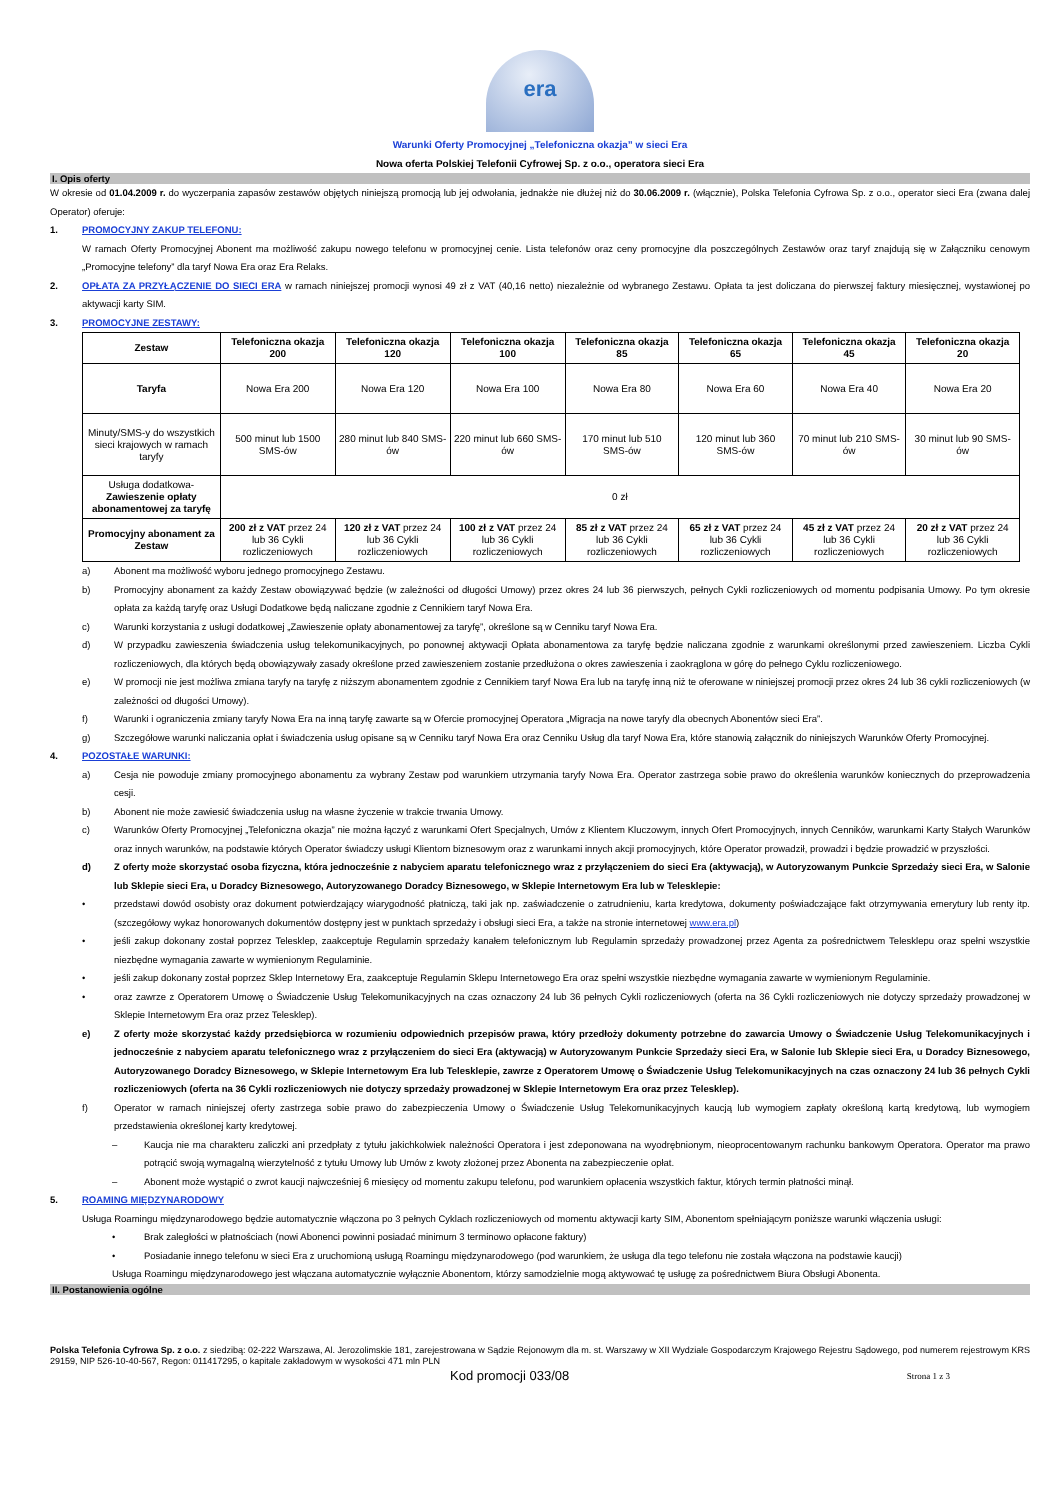era
Warunki Oferty Promocyjnej „Telefoniczna okazja” w sieci Era
Nowa oferta Polskiej Telefonii Cyfrowej Sp. z o.o., operatora sieci Era
I. Opis oferty
W okresie od 01.04.2009 r. do wyczerpania zapasów zestawów objętych niniejszą promocją lub jej odwołania, jednakże nie dłużej niż do 30.06.2009 r. (włącznie), Polska Telefonia Cyfrowa Sp. z o.o., operator sieci Era (zwana dalej Operator) oferuje:
1. PROMOCYJNY ZAKUP TELEFONU:
W ramach Oferty Promocyjnej Abonent ma możliwość zakupu nowego telefonu w promocyjnej cenie. Lista telefonów oraz ceny promocyjne dla poszczególnych Zestawów oraz taryf znajdują się w Załączniku cenowym „Promocyjne telefony” dla taryf Nowa Era oraz Era Relaks.
2. OPŁATA ZA PRZYŁĄCZENIE DO SIECI ERA w ramach niniejszej promocji wynosi 49 zł z VAT (40,16 netto) niezależnie od wybranego Zestawu. Opłata ta jest doliczana do pierwszej faktury miesięcznej, wystawionej po aktywacji karty SIM.
3. PROMOCYJNE ZESTAWY:
| Zestaw | Telefoniczna okazja 200 | Telefoniczna okazja 120 | Telefoniczna okazja 100 | Telefoniczna okazja 85 | Telefoniczna okazja 65 | Telefoniczna okazja 45 | Telefoniczna okazja 20 |
| --- | --- | --- | --- | --- | --- | --- | --- |
| Taryfa | Nowa Era 200 | Nowa Era 120 | Nowa Era 100 | Nowa Era 80 | Nowa Era 60 | Nowa Era 40 | Nowa Era 20 |
| Minuty/SMS-y do wszystkich sieci krajowych w ramach taryfy | 500 minut lub 1500 SMS-ów | 280 minut lub 840 SMS-ów | 220 minut lub 660 SMS-ów | 170 minut lub 510 SMS-ów | 120 minut lub 360 SMS-ów | 70 minut lub 210 SMS-ów | 30 minut lub 90 SMS-ów |
| Usługa dodatkowa- Zawieszenie opłaty abonamentowej za taryfę | 0 zł | | | | | | |
| Promocyjny abonament za Zestaw | 200 zł z VAT przez 24 lub 36 Cykli rozliczeniowych | 120 zł z VAT przez 24 lub 36 Cykli rozliczeniowych | 100 zł z VAT przez 24 lub 36 Cykli rozliczeniowych | 85 zł z VAT przez 24 lub 36 Cykli rozliczeniowych | 65 zł z VAT przez 24 lub 36 Cykli rozliczeniowych | 45 zł z VAT przez 24 lub 36 Cykli rozliczeniowych | 20 zł z VAT przez 24 lub 36 Cykli rozliczeniowych |
a) Abonent ma możliwość wyboru jednego promocyjnego Zestawu.
b) Promocyjny abonament za każdy Zestaw obowiązywać będzie (w zależności od długości Umowy) przez okres 24 lub 36 pierwszych, pełnych Cykli rozliczeniowych od momentu podpisania Umowy. Po tym okresie opłata za każdą taryfę oraz Usługi Dodatkowe będą naliczane zgodnie z Cennikiem taryf Nowa Era.
c) Warunki korzystania z usługi dodatkowej „Zawieszenie opłaty abonamentowej za taryfę”, określone są w Cenniku taryf Nowa Era.
d) W przypadku zawieszenia świadczenia usług telekomunikacyjnych, po ponownej aktywacji Opłata abonamentowa za taryfę będzie naliczana zgodnie z warunkami określonymi przed zawieszeniem. Liczba Cykli rozliczeniowych, dla których będą obowiązywały zasady określone przed zawieszeniem zostanie przedłużona o okres zawieszenia i zaokrąglona w górę do pełnego Cyklu rozliczeniowego.
e) W promocji nie jest możliwa zmiana taryfy na taryfę z niższym abonamentem zgodnie z Cennikiem taryf Nowa Era lub na taryfę inną niż te oferowane w niniejszej promocji przez okres 24 lub 36 cykli rozliczeniowych (w zależności od długości Umowy).
f) Warunki i ograniczenia zmiany taryfy Nowa Era na inną taryfę zawarte są w Ofercie promocyjnej Operatora „Migracja na nowe taryfy dla obecnych Abonentów sieci Era”.
g) Szczegółowe warunki naliczania opłat i świadczenia usług opisane są w Cenniku taryf Nowa Era oraz Cenniku Usług dla taryf Nowa Era, które stanowią załącznik do niniejszych Warunków Oferty Promocyjnej.
4. POZOSTAŁE WARUNKI:
a) Cesja nie powoduje zmiany promocyjnego abonamentu za wybrany Zestaw pod warunkiem utrzymania taryfy Nowa Era. Operator zastrzega sobie prawo do określenia warunków koniecznych do przeprowadzenia cesji.
b) Abonent nie może zawiesić świadczenia usług na własne życzenie w trakcie trwania Umowy.
c) Warunków Oferty Promocyjnej „Telefoniczna okazja” nie można łączyć z warunkami Ofert Specjalnych, Umów z Klientem Kluczowym, innych Ofert Promocyjnych, innych Cenników, warunkami Karty Stałych Warunków oraz innych warunków, na podstawie których Operator świadczy usługi Klientom biznesowym oraz z warunkami innych akcji promocyjnych, które Operator prowadził, prowadzi i będzie prowadzić w przyszłości.
d) Z oferty może skorzystać osoba fizyczna, która jednocześnie z nabyciem aparatu telefonicznego wraz z przyłączeniem do sieci Era (aktywacją), w Autoryzowanym Punkcie Sprzedaży sieci Era, w Salonie lub Sklepie sieci Era, u Doradcy Biznesowego, Autoryzowanego Doradcy Biznesowego, w Sklepie Internetowym Era lub w Telesklepie:
• przedstawi dowód osobisty oraz dokument potwierdzający wiarygodność płatniczą, taki jak np. zaświadczenie o zatrudnieniu, karta kredytowa, dokumenty poświadczające fakt otrzymywania emerytury lub renty itp. (szczegółowy wykaz honorowanych dokumentów dostępny jest w punktach sprzedaży i obsługi sieci Era, a także na stronie internetowej www.era.pl)
• jeśli zakup dokonany został poprzez Telesklep, zaakceptuje Regulamin sprzedaży kanałem telefonicznym lub Regulamin sprzedaży prowadzonej przez Agenta za pośrednictwem Telesklepu oraz spełni wszystkie niezbędne wymagania zawarte w wymienionym Regulaminie.
• jeśli zakup dokonany został poprzez Sklep Internetowy Era, zaakceptuje Regulamin Sklepu Internetowego Era oraz spełni wszystkie niezbędne wymagania zawarte w wymienionym Regulaminie.
• oraz zawrze z Operatorem Umowę o Świadczenie Usług Telekomunikacyjnych na czas oznaczony 24 lub 36 pełnych Cykli rozliczeniowych (oferta na 36 Cykli rozliczeniowych nie dotyczy sprzedaży prowadzonej w Sklepie Internetowym Era oraz przez Telesklep).
e) Z oferty może skorzystać każdy przedsiębiorca w rozumieniu odpowiednich przepisów prawa, który przedłoży dokumenty potrzebne do zawarcia Umowy o Świadczenie Usług Telekomunikacyjnych i jednocześnie z nabyciem aparatu telefonicznego wraz z przyłączeniem do sieci Era (aktywacją) w Autoryzowanym Punkcie Sprzedaży sieci Era, w Salonie lub Sklepie sieci Era, u Doradcy Biznesowego, Autoryzowanego Doradcy Biznesowego, w Sklepie Internetowym Era lub Telesklepie, zawrze z Operatorem Umowę o Świadczenie Usług Telekomunikacyjnych na czas oznaczony 24 lub 36 pełnych Cykli rozliczeniowych (oferta na 36 Cykli rozliczeniowych nie dotyczy sprzedaży prowadzonej w Sklepie Internetowym Era oraz przez Telesklep).
f) Operator w ramach niniejszej oferty zastrzega sobie prawo do zabezpieczenia Umowy o Świadczenie Usług Telekomunikacyjnych kaucją lub wymogiem zapłaty określoną kartą kredytową, lub wymogiem przedstawienia określonej karty kredytowej.
– Kaucja nie ma charakteru zaliczki ani przedpłaty z tytułu jakichkolwiek należności Operatora i jest zdeponowana na wyodrębnionym, nieoprocentowanym rachunku bankowym Operatora. Operator ma prawo potrącić swoją wymagalną wierzytelność z tytułu Umowy lub Umów z kwoty złożonej przez Abonenta na zabezpieczenie opłat.
– Abonent może wystąpić o zwrot kaucji najwcześniej 6 miesięcy od momentu zakupu telefonu, pod warunkiem opłacenia wszystkich faktur, których termin płatności minął.
5. ROAMING MIĘDZYNARODOWY
Usługa Roamingu międzynarodowego będzie automatycznie włączona po 3 pełnych Cyklach rozliczeniowych od momentu aktywacji karty SIM, Abonentom spełniającym poniższe warunki włączenia usługi:
• Brak zaległości w płatnościach (nowi Abonenci powinni posiadać minimum 3 terminowo opłacone faktury)
• Posiadanie innego telefonu w sieci Era z uruchomioną usługą Roamingu międzynarodowego (pod warunkiem, że usługa dla tego telefonu nie została włączona na podstawie kaucji)
Usługa Roamingu międzynarodowego jest włączana automatycznie wyłącznie Abonentom, którzy samodzielnie mogą aktywować tę usługę za pośrednictwem Biura Obsługi Abonenta.
II. Postanowienia ogólne
Polska Telefonia Cyfrowa Sp. z o.o. z siedzibą: 02-222 Warszawa, Al. Jerozolimskie 181, zarejestrowana w Sądzie Rejonowym dla m. st. Warszawy w XII Wydziale Gospodarczym Krajowego Rejestru Sądowego, pod numerem rejestrowym KRS 29159, NIP 526-10-40-567, Regon: 011417295, o kapitale zakładowym w wysokości 471 mln PLN
Kod promocji 033/08 Strona 1 z 3